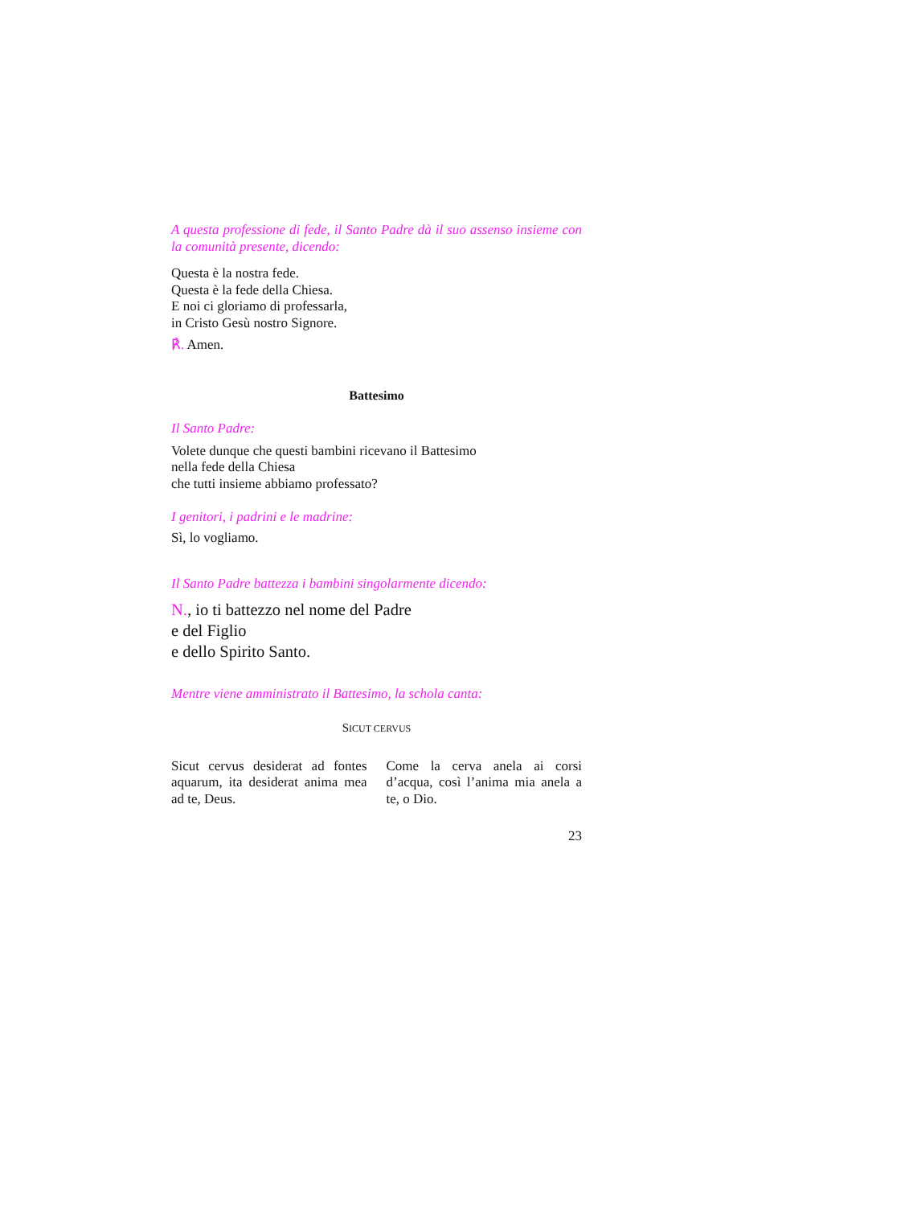A questa professione di fede, il Santo Padre dà il suo assenso insieme con la comunità presente, dicendo:
Questa è la nostra fede.
Questa è la fede della Chiesa.
E noi ci gloriamo di professarla,
in Cristo Gesù nostro Signore.
℟. Amen.
Battesimo
Il Santo Padre:
Volete dunque che questi bambini ricevano il Battesimo
nella fede della Chiesa
che tutti insieme abbiamo professato?
I genitori, i padrini e le madrine:
Sì, lo vogliamo.
Il Santo Padre battezza i bambini singolarmente dicendo:
N., io ti battezzo nel nome del Padre
e del Figlio
e dello Spirito Santo.
Mentre viene amministrato il Battesimo, la schola canta:
SICUT CERVUS
Sicut cervus desiderat ad fontes aquarum, ita desiderat anima mea ad te, Deus.
Come la cerva anela ai corsi d’acqua, così l’anima mia anela a te, o Dio.
23